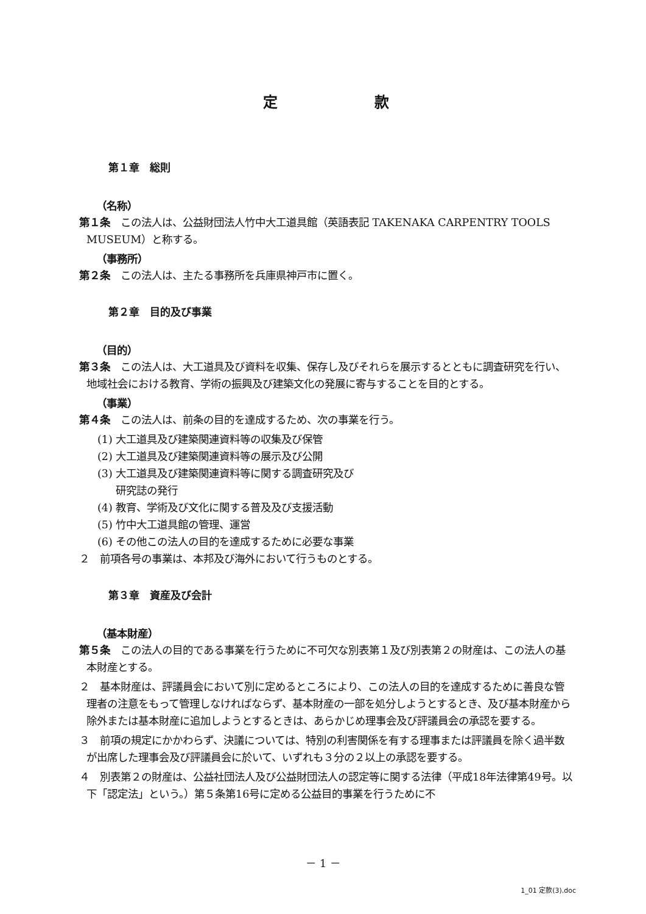定 款
第１章　総則
（名称）
第１条　この法人は、公益財団法人竹中大工道具館（英語表記 TAKENAKA CARPENTRY TOOLS MUSEUM）と称する。
（事務所）
第２条　この法人は、主たる事務所を兵庫県神戸市に置く。
第２章　目的及び事業
（目的）
第３条　この法人は、大工道具及び資料を収集、保存し及びそれらを展示するとともに調査研究を行い、地域社会における教育、学術の振興及び建築文化の発展に寄与することを目的とする。
（事業）
第４条　この法人は、前条の目的を達成するため、次の事業を行う。
(1) 大工道具及び建築関連資料等の収集及び保管
(2) 大工道具及び建築関連資料等の展示及び公開
(3) 大工道具及び建築関連資料等に関する調査研究及び
研究誌の発行
(4) 教育、学術及び文化に関する普及及び支援活動
(5) 竹中大工道具館の管理、運営
(6) その他この法人の目的を達成するために必要な事業
２　前項各号の事業は、本邦及び海外において行うものとする。
第３章　資産及び会計
（基本財産）
第５条　この法人の目的である事業を行うために不可欠な別表第１及び別表第２の財産は、この法人の基本財産とする。
２　基本財産は、評議員会において別に定めるところにより、この法人の目的を達成するために善良な管理者の注意をもって管理しなければならず、基本財産の一部を処分しようとするとき、及び基本財産から除外または基本財産に追加しようとするときは、あらかじめ理事会及び評議員会の承認を要する。
３　前項の規定にかかわらず、決議については、特別の利害関係を有する理事または評議員を除く過半数が出席した理事会及び評議員会に於いて、いずれも３分の２以上の承認を要する。
４　別表第２の財産は、公益社団法人及び公益財団法人の認定等に関する法律（平成18年法律第49号。以下「認定法」という。）第５条第16号に定める公益目的事業を行うために不
－ 1 －
1_01 定款(3).doc